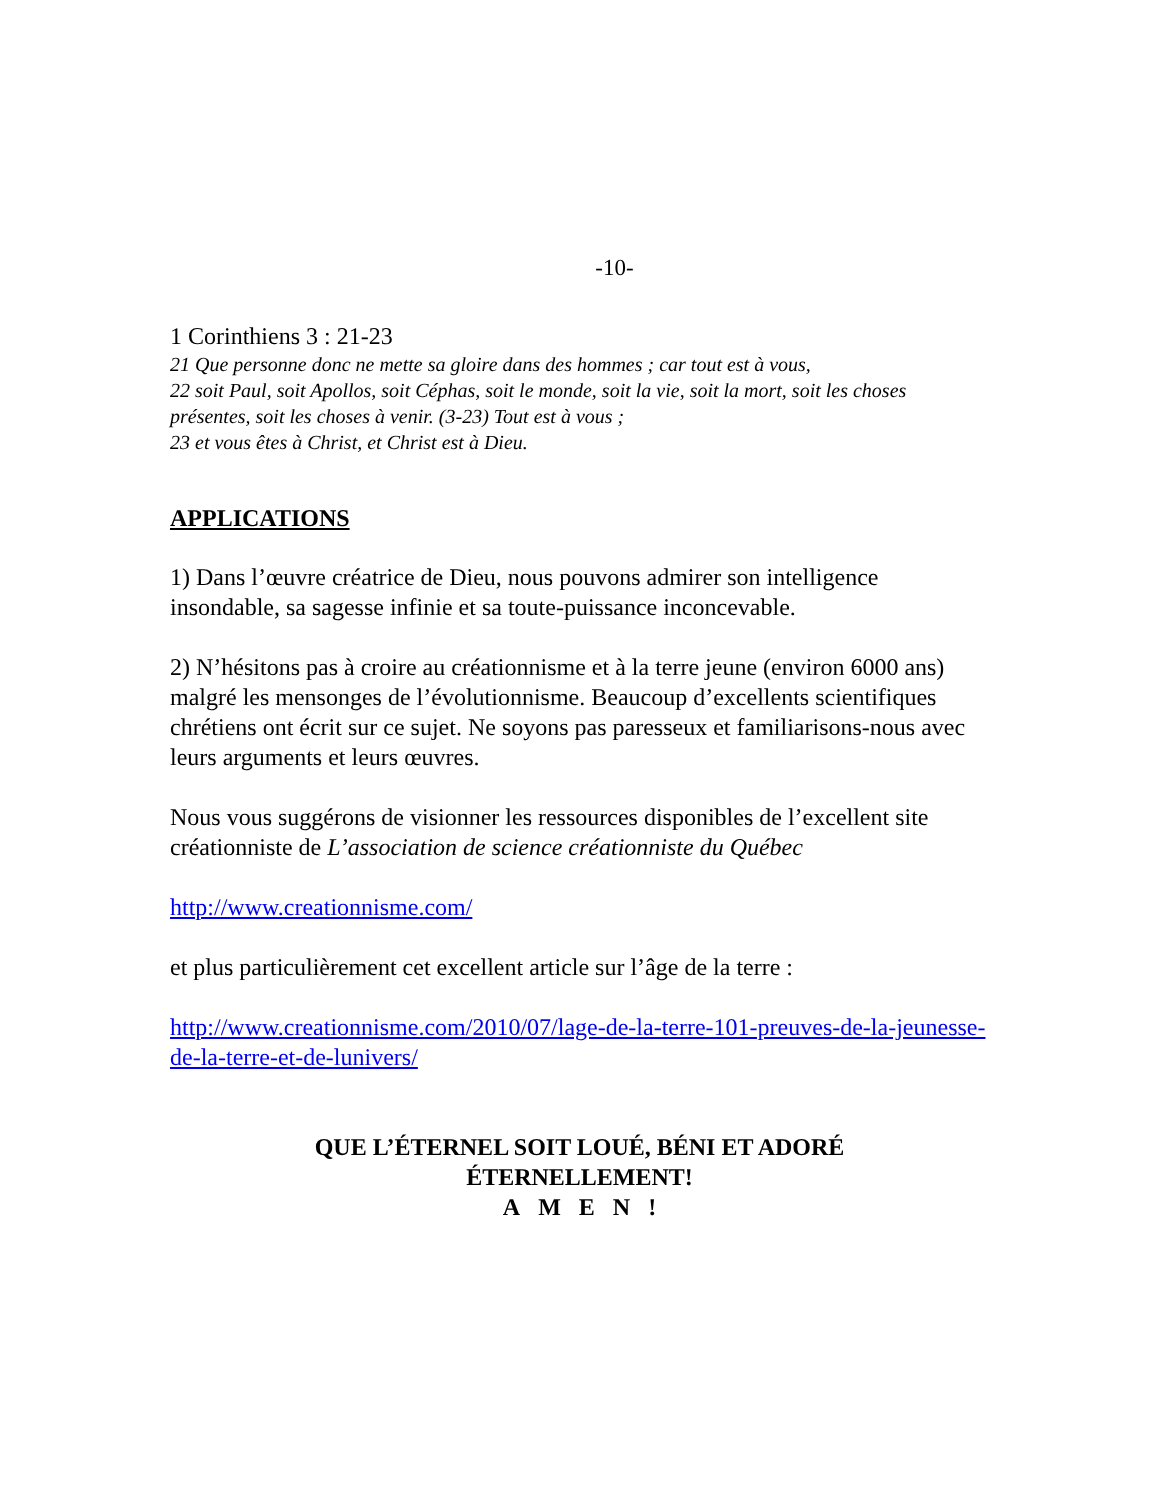-10-
1 Corinthiens 3 : 21-23
21 Que personne donc ne mette sa gloire dans des hommes ; car tout est à vous,
22 soit Paul, soit Apollos, soit Céphas, soit le monde, soit la vie, soit la mort, soit les choses présentes, soit les choses à venir. (3-23) Tout est à vous ;
23 et vous êtes à Christ, et Christ est à Dieu.
APPLICATIONS
1) Dans l’œuvre créatrice de Dieu, nous pouvons admirer son intelligence insondable, sa sagesse infinie et sa toute-puissance inconcevable.
2) N’hésitons pas à croire au créationnisme et à la terre jeune (environ 6000 ans) malgré les mensonges de l’évolutionnisme. Beaucoup d’excellents scientifiques chrétiens ont écrit sur ce sujet. Ne soyons pas paresseux et familiarisons-nous avec leurs arguments et leurs œuvres.
Nous vous suggérons de visionner les ressources disponibles de l’excellent site créationniste de L’association de science créationniste du Québec
http://www.creationnisme.com/
et plus particulièrement cet excellent article sur l’âge de la terre :
http://www.creationnisme.com/2010/07/lage-de-la-terre-101-preuves-de-la-jeunesse-de-la-terre-et-de-lunivers/
QUE L’ÉTERNEL SOIT LOUÉ, BÉNI ET ADORÉ
ÉTERNELLEMENT!
A M E N !